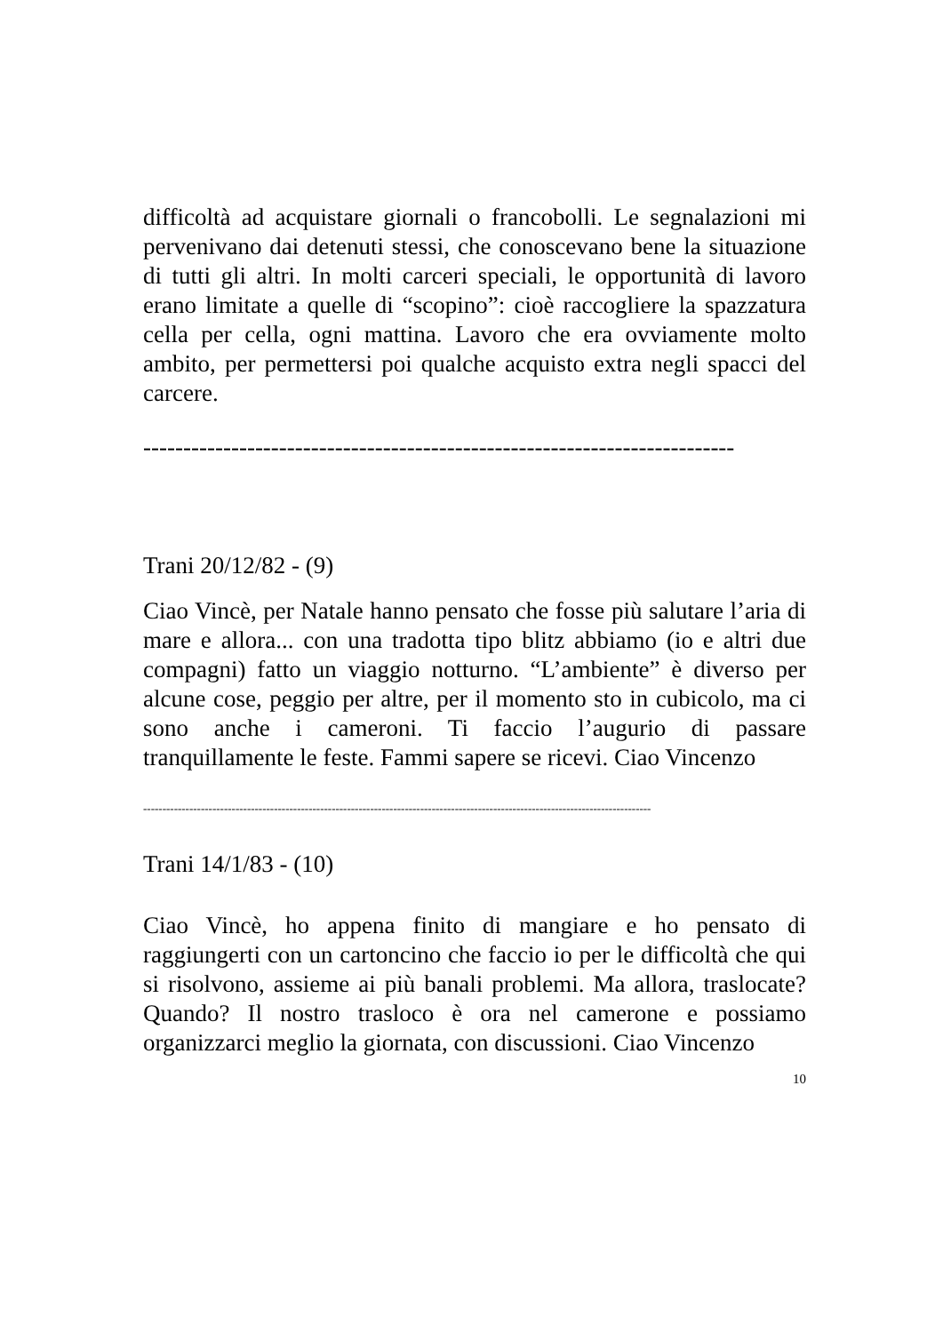difficoltà ad acquistare giornali o francobolli. Le segnalazioni mi pervenivano dai detenuti stessi, che conoscevano bene la situazione di tutti gli altri. In molti carceri speciali, le opportunità di lavoro erano limitate a quelle di “scopino”: cioè raccogliere la spazzatura cella per cella, ogni mattina. Lavoro che era ovviamente molto ambito, per permettersi poi qualche acquisto extra negli spacci del carcere.
--------------------------------------------------------------------------
Trani 20/12/82 - (9)
Ciao Vincè, per Natale hanno pensato che fosse più salutare l’aria di mare e allora... con una tradotta tipo blitz abbiamo (io e altri due compagni) fatto un viaggio notturno. “L’ambiente” è diverso per alcune cose, peggio per altre, per il momento sto in cubicolo, ma ci sono anche i cameroni. Ti faccio l’augurio di passare tranquillamente le feste. Fammi sapere se ricevi. Ciao Vincenzo
------------------------------------------------------------------------------------------------------------------------------------
Trani 14/1/83 - (10)
Ciao Vincè, ho appena finito di mangiare e ho pensato di raggiungerti con un cartoncino che faccio io per le difficoltà che qui si risolvono, assieme ai più banali problemi. Ma allora, traslocate? Quando? Il nostro trasloco è ora nel camerone e possiamo organizzarci meglio la giornata, con discussioni. Ciao Vincenzo
10